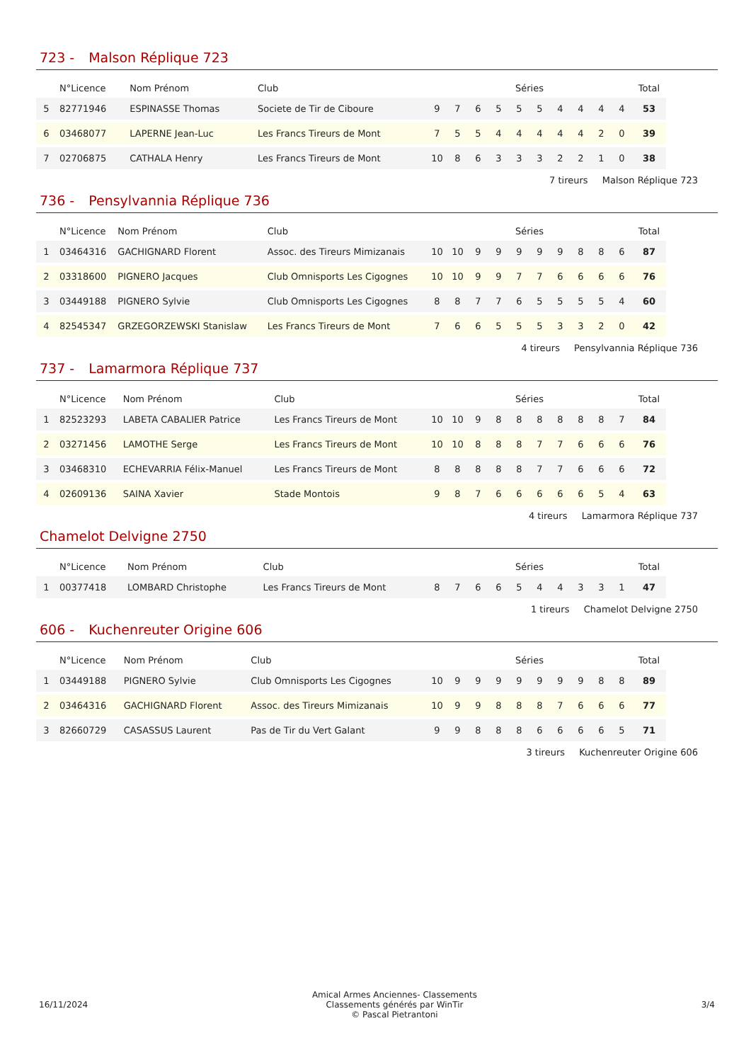723 - Malson Réplique 723
| | N°Licence | Nom Prénom | Club | Séries | | | | | | | | | | Total |
| --- | --- | --- | --- | --- | --- | --- | --- | --- | --- | --- | --- | --- | --- | --- |
| 5 | 82771946 | ESPINASSE Thomas | Societe de Tir de Ciboure | 9 | 7 | 6 | 5 | 5 | 5 | 4 | 4 | 4 | 4 | 53 |
| 6 | 03468077 | LAPERNE Jean-Luc | Les Francs Tireurs de Mont | 7 | 5 | 5 | 4 | 4 | 4 | 4 | 4 | 2 | 0 | 39 |
| 7 | 02706875 | CATHALA Henry | Les Francs Tireurs de Mont | 10 | 8 | 6 | 3 | 3 | 3 | 2 | 2 | 1 | 0 | 38 |
7 tireurs Malson Réplique 723
736 - Pensylvannia Réplique 736
| | N°Licence | Nom Prénom | Club | Séries | | | | | | | | | | Total |
| --- | --- | --- | --- | --- | --- | --- | --- | --- | --- | --- | --- | --- | --- | --- |
| 1 | 03464316 | GACHIGNARD Florent | Assoc. des Tireurs Mimizanais | 10 | 10 | 9 | 9 | 9 | 9 | 9 | 8 | 8 | 6 | 87 |
| 2 | 03318600 | PIGNERO Jacques | Club Omnisports Les Cigognes | 10 | 10 | 9 | 9 | 7 | 7 | 6 | 6 | 6 | 6 | 76 |
| 3 | 03449188 | PIGNERO Sylvie | Club Omnisports Les Cigognes | 8 | 8 | 7 | 7 | 6 | 5 | 5 | 5 | 5 | 4 | 60 |
| 4 | 82545347 | GRZEGORZEWSKI Stanislaw | Les Francs Tireurs de Mont | 7 | 6 | 6 | 5 | 5 | 5 | 3 | 3 | 2 | 0 | 42 |
4 tireurs Pensylvannia Réplique 736
737 - Lamarmora Réplique 737
| | N°Licence | Nom Prénom | Club | Séries | | | | | | | | | | Total |
| --- | --- | --- | --- | --- | --- | --- | --- | --- | --- | --- | --- | --- | --- | --- |
| 1 | 82523293 | LABETA CABALIER Patrice | Les Francs Tireurs de Mont | 10 | 10 | 9 | 8 | 8 | 8 | 8 | 8 | 8 | 7 | 84 |
| 2 | 03271456 | LAMOTHE Serge | Les Francs Tireurs de Mont | 10 | 10 | 8 | 8 | 8 | 7 | 7 | 6 | 6 | 6 | 76 |
| 3 | 03468310 | ECHEVARRIA Félix-Manuel | Les Francs Tireurs de Mont | 8 | 8 | 8 | 8 | 8 | 7 | 7 | 6 | 6 | 6 | 72 |
| 4 | 02609136 | SAINA Xavier | Stade Montois | 9 | 8 | 7 | 6 | 6 | 6 | 6 | 6 | 5 | 4 | 63 |
4 tireurs Lamarmora Réplique 737
Chamelot Delvigne 2750
| | N°Licence | Nom Prénom | Club | Séries | | | | | | | | | | Total |
| --- | --- | --- | --- | --- | --- | --- | --- | --- | --- | --- | --- | --- | --- | --- |
| 1 | 00377418 | LOMBARD Christophe | Les Francs Tireurs de Mont | 8 | 7 | 6 | 6 | 5 | 4 | 4 | 3 | 3 | 1 | 47 |
1 tireurs Chamelot Delvigne 2750
606 - Kuchenreuter Origine 606
| | N°Licence | Nom Prénom | Club | Séries | | | | | | | | | | Total |
| --- | --- | --- | --- | --- | --- | --- | --- | --- | --- | --- | --- | --- | --- | --- |
| 1 | 03449188 | PIGNERO Sylvie | Club Omnisports Les Cigognes | 10 | 9 | 9 | 9 | 9 | 9 | 9 | 9 | 8 | 8 | 89 |
| 2 | 03464316 | GACHIGNARD Florent | Assoc. des Tireurs Mimizanais | 10 | 9 | 9 | 8 | 8 | 8 | 7 | 6 | 6 | 6 | 77 |
| 3 | 82660729 | CASASSUS Laurent | Pas de Tir du Vert Galant | 9 | 9 | 8 | 8 | 8 | 6 | 6 | 6 | 6 | 5 | 71 |
3 tireurs Kuchenreuter Origine 606
16/11/2024
Amical Armes Anciennes- Classements
Classements générés par WinTir
© Pascal Pietrantoni
3/4